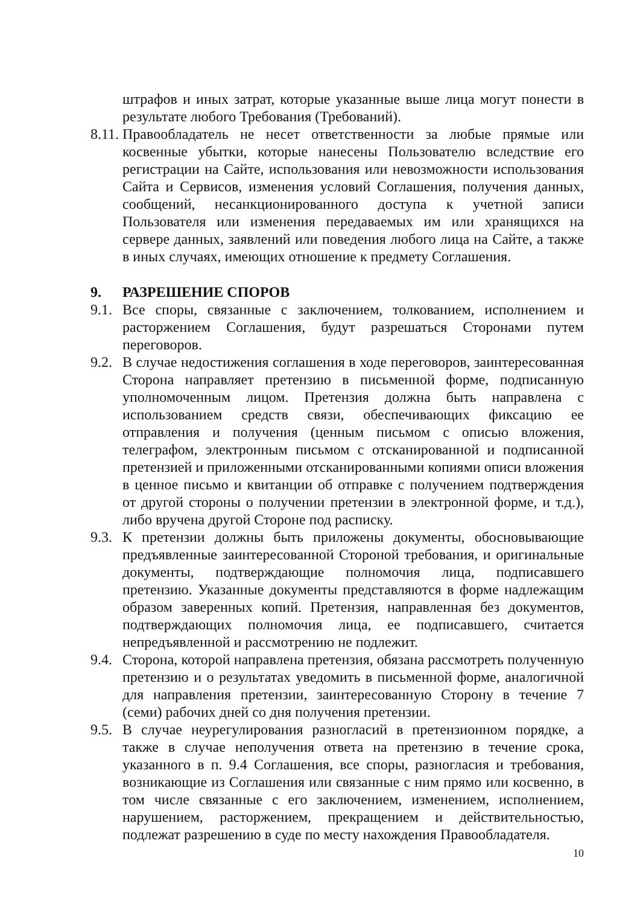штрафов и иных затрат, которые указанные выше лица могут понести в результате любого Требования (Требований).
8.11.
Правообладатель не несет ответственности за любые прямые или косвенные убытки, которые нанесены Пользователю вследствие его регистрации на Сайте, использования или невозможности использования Сайта и Сервисов, изменения условий Соглашения, получения данных, сообщений, несанкционированного доступа к учетной записи Пользователя или изменения передаваемых им или хранящихся на сервере данных, заявлений или поведения любого лица на Сайте, а также в иных случаях, имеющих отношение к предмету Соглашения.
9. РАЗРЕШЕНИЕ СПОРОВ
9.1.
Все споры, связанные с заключением, толкованием, исполнением и расторжением Соглашения, будут разрешаться Сторонами путем переговоров.
9.2.
В случае недостижения соглашения в ходе переговоров, заинтересованная Сторона направляет претензию в письменной форме, подписанную уполномоченным лицом. Претензия должна быть направлена с использованием средств связи, обеспечивающих фиксацию ее отправления и получения (ценным письмом с описью вложения, телеграфом, электронным письмом с отсканированной и подписанной претензией и приложенными отсканированными копиями описи вложения в ценное письмо и квитанции об отправке с получением подтверждения от другой стороны о получении претензии в электронной форме, и т.д.), либо вручена другой Стороне под расписку.
9.3.
К претензии должны быть приложены документы, обосновывающие предъявленные заинтересованной Стороной требования, и оригинальные документы, подтверждающие полномочия лица, подписавшего претензию. Указанные документы представляются в форме надлежащим образом заверенных копий. Претензия, направленная без документов, подтверждающих полномочия лица, ее подписавшего, считается непредъявленной и рассмотрению не подлежит.
9.4.
Сторона, которой направлена претензия, обязана рассмотреть полученную претензию и о результатах уведомить в письменной форме, аналогичной для направления претензии, заинтересованную Сторону в течение 7 (семи) рабочих дней со дня получения претензии.
9.5.
В случае неурегулирования разногласий в претензионном порядке, а также в случае неполучения ответа на претензию в течение срока, указанного в п. 9.4 Соглашения, все споры, разногласия и требования, возникающие из Соглашения или связанные с ним прямо или косвенно, в том числе связанные с его заключением, изменением, исполнением, нарушением, расторжением, прекращением и действительностью, подлежат разрешению в суде по месту нахождения Правообладателя.
10